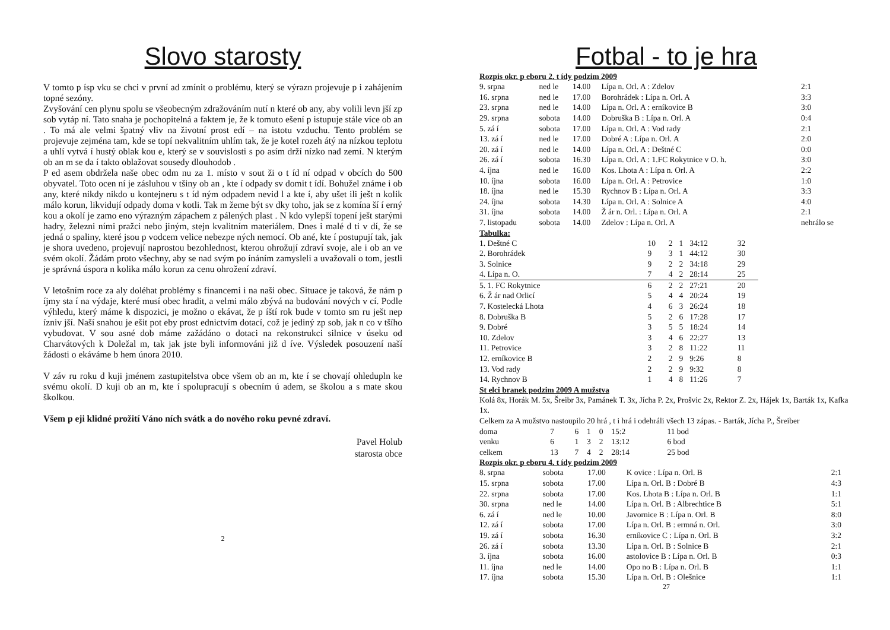Slovo starosty
V tomto p ísp vku se chci v první ad zmínit o problému, který se výrazn projevuje p i zahájením topné sezóny.
Zvyšování cen plynu spolu se všeobecným zdražováním nutí n které ob any, aby volili levn jší zp sob vytáp ní. Tato snaha je pochopitelná a faktem je, že k tomuto ešení p istupuje stále více ob an . To má ale velmi špatný vliv na životní prost edí – na istotu vzduchu. Tento problém se projevuje zejména tam, kde se topí nekvalitním uhlím tak, že je kotel rozeh átý na nízkou teplotu a uhlí vytvá í hustý oblak kou e, který se v souvislosti s po asím drží nízko nad zemí. N kterým ob an m se da í takto oblažovat sousedy dlouhodob .
P ed asem obdržela naše obec odm nu za 1. místo v sout ži o t íd ní odpad v obcích do 500 obyvatel. Toto ocen ní je zásluhou v tšiny ob an , kte í odpady sv domit t ídí. Bohužel známe i ob any, které nikdy nikdo u kontejneru s t íd ným odpadem nevid l a kte í, aby ušet ili ješt n kolik málo korun, likvidují odpady doma v kotli. Tak m žeme být sv dky toho, jak se z komína ší í erný kou a okolí je zamo eno výrazným zápachem z pálených plast . N kdo vylepší topení ješt starými hadry, železni ními pražci nebo jiným, stejn kvalitním materiálem. Dnes i malé d ti v dí, že se jedná o spaliny, které jsou p vodcem velice nebezpe ných nemocí. Ob ané, kte í postupují tak, jak je shora uvedeno, projevují naprostou bezohlednost, kterou ohrožují zdraví svoje, ale i ob an ve svém okolí. Žádám proto všechny, aby se nad svým po ínáním zamysleli a uvažovali o tom, jestli je správná úspora n kolika málo korun za cenu ohrožení zdraví.
V letošním roce za aly doléhat problémy s financemi i na naši obec. Situace je taková, že nám p íjmy sta í na výdaje, které musí obec hradit, a velmi málo zbývá na budování nových v cí. Podle výhledu, který máme k dispozici, je možno o ekávat, že p íští rok bude v tomto sm ru ješt nep ízniv jší. Naší snahou je ešit pot eby prost ednictvím dotací, což je jediný zp sob, jak n co v tšího vybudovat. V sou asné dob máme zažádáno o dotaci na rekonstrukci silnice v úseku od Charvátových k Doležal m, tak jak jste byli informováni již d íve. Výsledek posouzení naší žádosti o ekáváme b hem února 2010.
V záv ru roku d kuji jménem zastupitelstva obce všem ob an m, kte í se chovají ohledupln ke svému okolí. D kuji ob an m, kte í spolupracují s obecním ú adem, se školou a s mate skou školkou.
Všem p eji klidné prožití Váno ních svátk a do nového roku pevné zdraví.
Pavel Holub
starosta obce
2
Fotbal - to je hra
Rozpis okr. p eboru 2. t ídy podzim 2009
| 9. srpna | ned le | 14.00 | Lípa n. Orl. A : Zdelov | 2:1 |
| 16. srpna | ned le | 17.00 | Borohrádek : Lípa n. Orl. A | 3:3 |
| 23. srpna | ned le | 14.00 | Lípa n. Orl. A : erníkovice B | 3:0 |
| 29. srpna | sobota | 14.00 | Dobruška B : Lípa n. Orl. A | 0:4 |
| 5. zá í | sobota | 17.00 | Lípa n. Orl. A : Vod rady | 2:1 |
| 13. zá í | ned le | 17.00 | Dobré A : Lípa n. Orl. A | 2:0 |
| 20. zá í | ned le | 14.00 | Lípa n. Orl. A : Deštné C | 0:0 |
| 26. zá í | sobota | 16.30 | Lípa n. Orl. A : 1.FC Rokytnice v O. h. | 3:0 |
| 4. íjna | ned le | 16.00 | Kos. Lhota A : Lípa n. Orl. A | 2:2 |
| 10. íjna | sobota | 16.00 | Lípa n. Orl. A : Petrovice | 1:0 |
| 18. íjna | ned le | 15.30 | Rychnov B : Lípa n. Orl. A | 3:3 |
| 24. íjna | sobota | 14.30 | Lípa n. Orl. A : Solnice A | 4:0 |
| 31. íjna | sobota | 14.00 | Ž ár n. Orl. : Lípa n. Orl. A | 2:1 |
| 7. listopadu | sobota | 14.00 | Zdelov : Lípa n. Orl. A | nehrálo se |
Tabulka:
| 1. Deštné C | 10 | 2 | 1 | 34:12 | 32 |
| 2. Borohrádek | 9 | 3 | 1 | 44:12 | 30 |
| 3. Solnice | 9 | 2 | 2 | 34:18 | 29 |
| 4. Lípa n. O. | 7 | 4 | 2 | 28:14 | 25 |
| 5. 1. FC Rokytnice | 6 | 2 | 2 | 27:21 | 20 |
| 6. Ž ár nad Orlicí | 5 | 4 | 4 | 20:24 | 19 |
| 7. Kostelecká Lhota | 4 | 6 | 3 | 26:24 | 18 |
| 8. Dobruška B | 5 | 2 | 6 | 17:28 | 17 |
| 9. Dobré | 3 | 5 | 5 | 18:24 | 14 |
| 10. Zdelov | 3 | 4 | 6 | 22:27 | 13 |
| 11. Petrovice | 3 | 2 | 8 | 11:22 | 11 |
| 12. erníkovice B | 2 | 2 | 9 | 9:26 | 8 |
| 13. Vod rady | 2 | 2 | 9 | 9:32 | 8 |
| 14. Rychnov B | 1 | 4 | 8 | 11:26 | 7 |
St elci branek podzim 2009 A mužstva
Kolá 8x, Horák M. 5x, Šreibr 3x, Pamánek T. 3x, Jícha P. 2x, Prošvic 2x, Rektor Z. 2x, Hájek 1x, Barták 1x, Kafka 1x.
Celkem za A mužstvo nastoupilo 20 hrá , t i hrá i odehráli všech 13 zápas. - Barták, Jícha P., Šreiber
| doma | 7 | 6 | 1 | 0 | 15:2 | 11 bod |
| venku | 6 | 1 | 3 | 2 | 13:12 | 6 bod |
| celkem | 13 | 7 | 4 | 2 | 28:14 | 25 bod |
Rozpis okr. p eboru 4. t ídy podzim 2009
| 8. srpna | sobota | 17.00 | K ovice : Lípa n. Orl. B | 2:1 |
| 15. srpna | sobota | 17.00 | Lípa n. Orl. B : Dobré B | 4:3 |
| 22. srpna | sobota | 17.00 | Kos. Lhota B : Lípa n. Orl. B | 1:1 |
| 30. srpna | ned le | 14.00 | Lípa n. Orl. B : Albrechtice B | 5:1 |
| 6. zá í | ned le | 10.00 | Javornice B : Lípa n. Orl. B | 8:0 |
| 12. zá í | sobota | 17.00 | Lípa n. Orl. B : ermná n. Orl. | 3:0 |
| 19. zá í | sobota | 16.30 | erníkovice C : Lípa n. Orl. B | 3:2 |
| 26. zá í | sobota | 13.30 | Lípa n. Orl. B : Solnice B | 2:1 |
| 3. íjna | sobota | 16.00 | astolovice B : Lípa n. Orl. B | 0:3 |
| 11. íjna | ned le | 14.00 | Opo no B : Lípa n. Orl. B | 1:1 |
| 17. íjna | sobota | 15.30 | Lípa n. Orl. B : Olešnice | 1:1 |
27